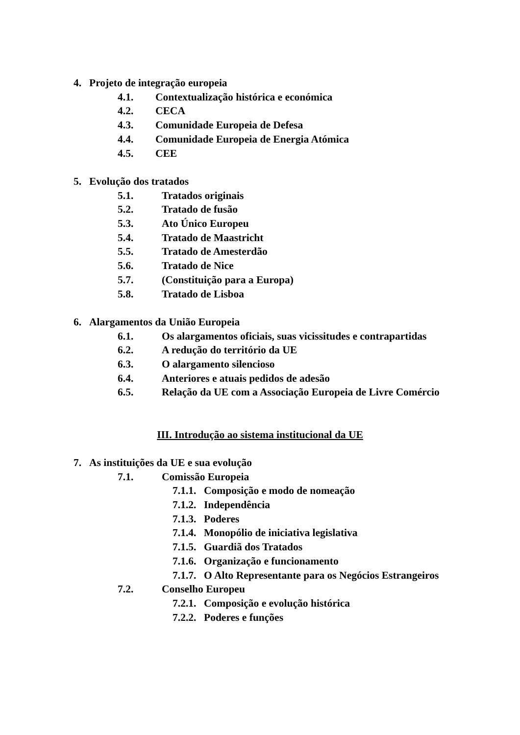4. Projeto de integração europeia
4.1. Contextualização histórica e económica
4.2. CECA
4.3. Comunidade Europeia de Defesa
4.4. Comunidade Europeia de Energia Atómica
4.5. CEE
5. Evolução dos tratados
5.1. Tratados originais
5.2. Tratado de fusão
5.3. Ato Único Europeu
5.4. Tratado de Maastricht
5.5. Tratado de Amesterdão
5.6. Tratado de Nice
5.7. (Constituição para a Europa)
5.8. Tratado de Lisboa
6. Alargamentos da União Europeia
6.1. Os alargamentos oficiais, suas vicissitudes e contrapartidas
6.2. A redução do território da UE
6.3. O alargamento silencioso
6.4. Anteriores e atuais pedidos de adesão
6.5. Relação da UE com a Associação Europeia de Livre Comércio
III. Introdução ao sistema institucional da UE
7. As instituições da UE e sua evolução
7.1. Comissão Europeia
7.1.1. Composição e modo de nomeação
7.1.2. Independência
7.1.3. Poderes
7.1.4. Monopólio de iniciativa legislativa
7.1.5. Guardiã dos Tratados
7.1.6. Organização e funcionamento
7.1.7. O Alto Representante para os Negócios Estrangeiros
7.2. Conselho Europeu
7.2.1. Composição e evolução histórica
7.2.2. Poderes e funções